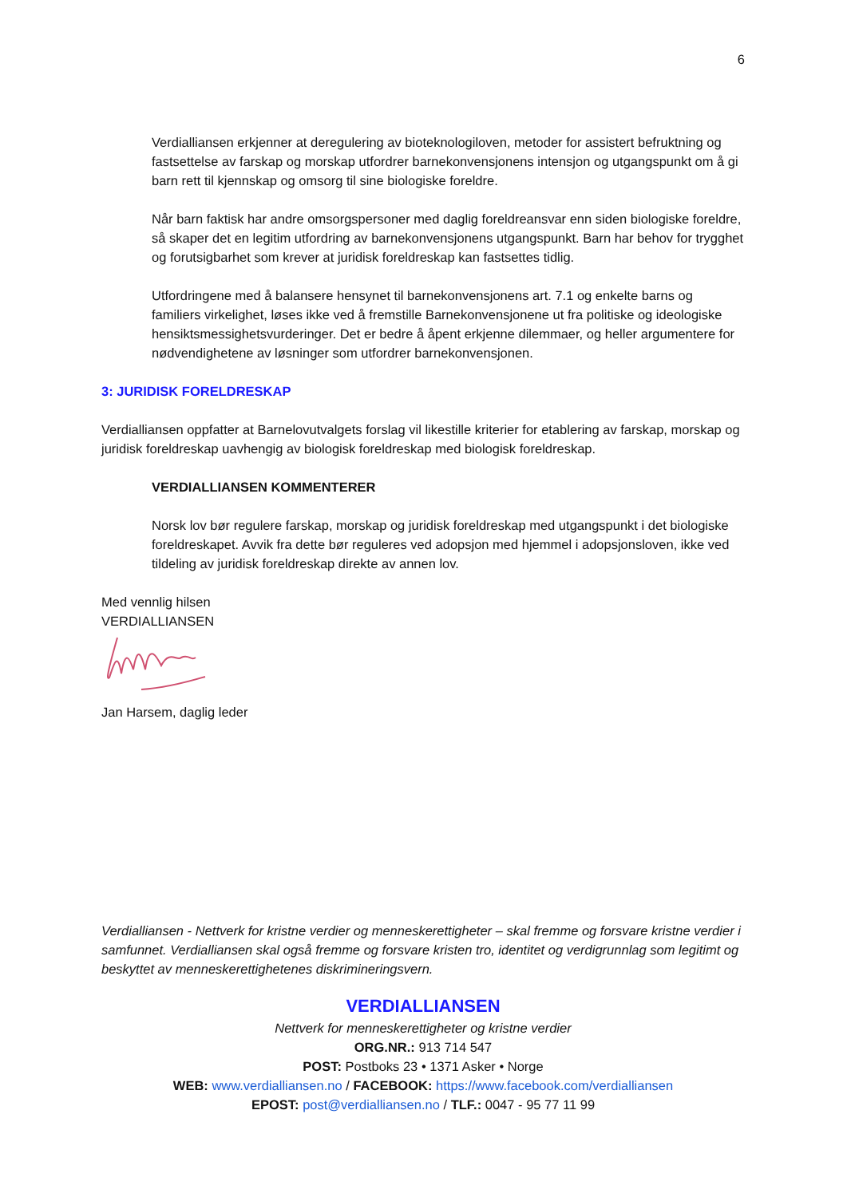6
Verdialliansen erkjenner at deregulering av bioteknologiloven, metoder for assistert befruktning og fastsettelse av farskap og morskap utfordrer barnekonvensjonens intensjon og utgangspunkt om å gi barn rett til kjennskap og omsorg til sine biologiske foreldre.
Når barn faktisk har andre omsorgspersoner med daglig foreldreansvar enn siden biologiske foreldre, så skaper det en legitim utfordring av barnekonvensjonens utgangspunkt. Barn har behov for trygghet og forutsigbarhet som krever at juridisk foreldreskap kan fastsettes tidlig.
Utfordringene med å balansere hensynet til barnekonvensjonens art. 7.1 og enkelte barns og familiers virkelighet, løses ikke ved å fremstille Barnekonvensjonene ut fra politiske og ideologiske hensiktsmessighetsvurderinger. Det er bedre å åpent erkjenne dilemmaer, og heller argumentere for nødvendighetene av løsninger som utfordrer barnekonvensjonen.
3: JURIDISK FORELDRESKAP
Verdialliansen oppfatter at Barnelovutvalgets forslag vil likestille kriterier for etablering av farskap, morskap og juridisk foreldreskap uavhengig av biologisk foreldreskap med biologisk foreldreskap.
VERDIALLIANSEN KOMMENTERER
Norsk lov bør regulere farskap, morskap og juridisk foreldreskap med utgangspunkt i det biologiske foreldreskapet. Avvik fra dette bør reguleres ved adopsjon med hjemmel i adopsjonsloven, ikke ved tildeling av juridisk foreldreskap direkte av annen lov.
Med vennlig hilsen
VERDIALLIANSEN
Jan Harsem, daglig leder
Verdialliansen - Nettverk for kristne verdier og menneskerettigheter – skal fremme og forsvare kristne verdier i samfunnet. Verdialliansen skal også fremme og forsvare kristen tro, identitet og verdigrunnlag som legitimt og beskyttet av menneskerettighetenes diskrimineringsvern.
VERDIALLIANSEN
Nettverk for menneskerettigheter og kristne verdier
ORG.NR.: 913 714 547
POST: Postboks 23 • 1371 Asker • Norge
WEB: www.verdialliansen.no / FACEBOOK: https://www.facebook.com/verdialliansen
EPOST: post@verdialliansen.no / TLF.: 0047 - 95 77 11 99